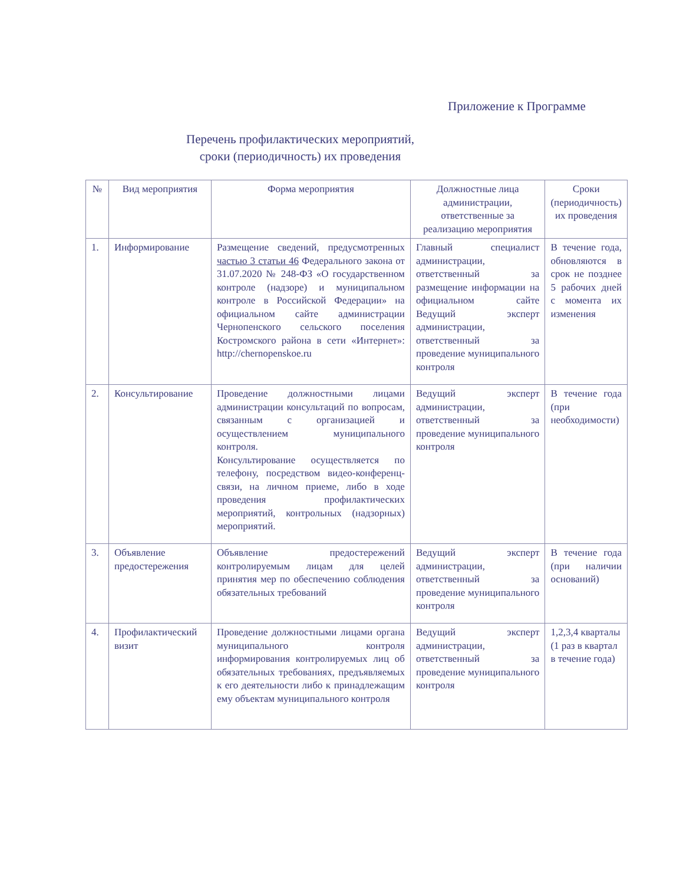Приложение к Программе
Перечень профилактических мероприятий,
сроки (периодичность) их проведения
| № | Вид мероприятия | Форма мероприятия | Должностные лица администрации, ответственные за реализацию мероприятия | Сроки (периодичность) их проведения |
| --- | --- | --- | --- | --- |
| 1. | Информирование | Размещение сведений, предусмотренных частью 3 статьи 46 Федерального закона от 31.07.2020 № 248-ФЗ «О государственном контроле (надзоре) и муниципальном контроле в Российской Федерации» на официальном сайте администрации Чернопенского сельского поселения Костромского района в сети «Интернет»: http://chernopenskoe.ru | Главный специалист администрации, ответственный за размещение информации на официальном сайте Ведущий эксперт администрации, ответственный за проведение муниципального контроля | В течение года, обновляются в срок не позднее 5 рабочих дней с момента их изменения |
| 2. | Консультирование | Проведение должностными лицами администрации консультаций по вопросам, связанным с организацией и осуществлением муниципального контроля. Консультирование осуществляется по телефону, посредством видео-конференц-связи, на личном приеме, либо в ходе проведения профилактических мероприятий, контрольных (надзорных) мероприятий. | Ведущий эксперт администрации, ответственный за проведение муниципального контроля | В течение года (при необходимости) |
| 3. | Объявление предостережения | Объявление предостережений контролируемым лицам для целей принятия мер по обеспечению соблюдения обязательных требований | Ведущий эксперт администрации, ответственный за проведение муниципального контроля | В течение года (при наличии оснований) |
| 4. | Профилактический визит | Проведение должностными лицами органа муниципального контроля информирования контролируемых лиц об обязательных требованиях, предъявляемых к его деятельности либо к принадлежащим ему объектам муниципального контроля | Ведущий эксперт администрации, ответственный за проведение муниципального контроля | 1,2,3,4 кварталы (1 раз в квартал в течение года) |